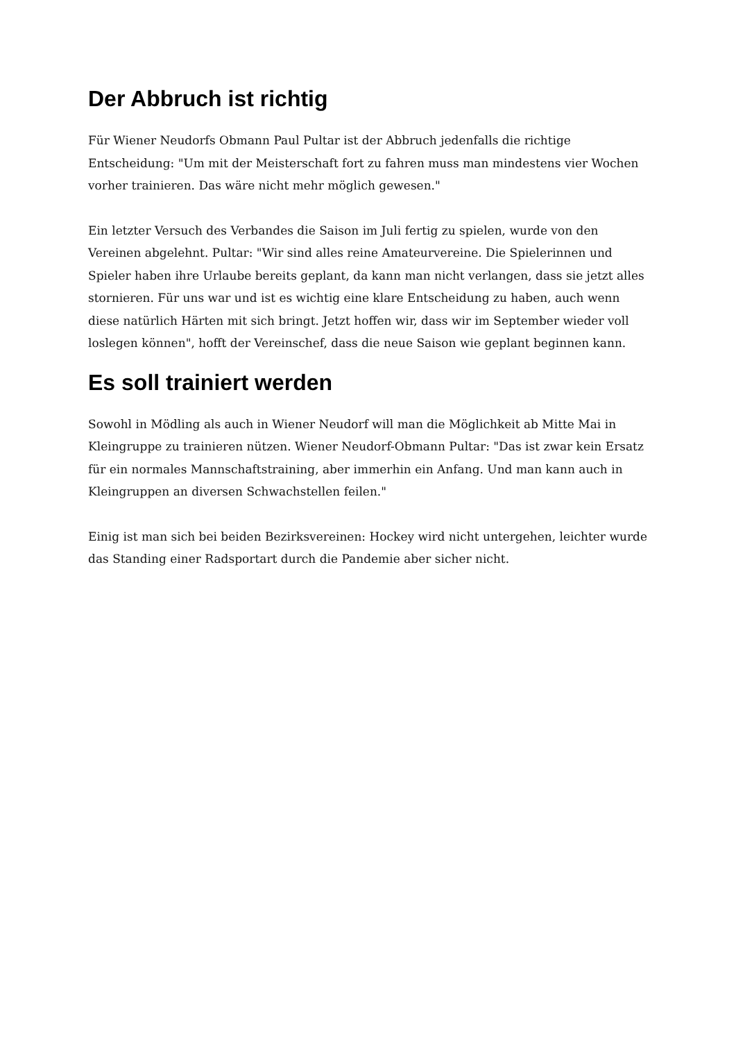Der Abbruch ist richtig
Für Wiener Neudorfs Obmann Paul Pultar ist der Abbruch jedenfalls die richtige Entscheidung: "Um mit der Meisterschaft fort zu fahren muss man mindestens vier Wochen vorher trainieren. Das wäre nicht mehr möglich gewesen."
Ein letzter Versuch des Verbandes die Saison im Juli fertig zu spielen, wurde von den Vereinen abgelehnt. Pultar: "Wir sind alles reine Amateurvereine. Die Spielerinnen und Spieler haben ihre Urlaube bereits geplant, da kann man nicht verlangen, dass sie jetzt alles stornieren. Für uns war und ist es wichtig eine klare Entscheidung zu haben, auch wenn diese natürlich Härten mit sich bringt. Jetzt hoffen wir, dass wir im September wieder voll loslegen können", hofft der Vereinschef, dass die neue Saison wie geplant beginnen kann.
Es soll trainiert werden
Sowohl in Mödling als auch in Wiener Neudorf will man die Möglichkeit ab Mitte Mai in Kleingruppe zu trainieren nützen. Wiener Neudorf-Obmann Pultar: "Das ist zwar kein Ersatz für ein normales Mannschaftstraining, aber immerhin ein Anfang. Und man kann auch in Kleingruppen an diversen Schwachstellen feilen."
Einig ist man sich bei beiden Bezirksvereinen: Hockey wird nicht untergehen, leichter wurde das Standing einer Radsportart durch die Pandemie aber sicher nicht.